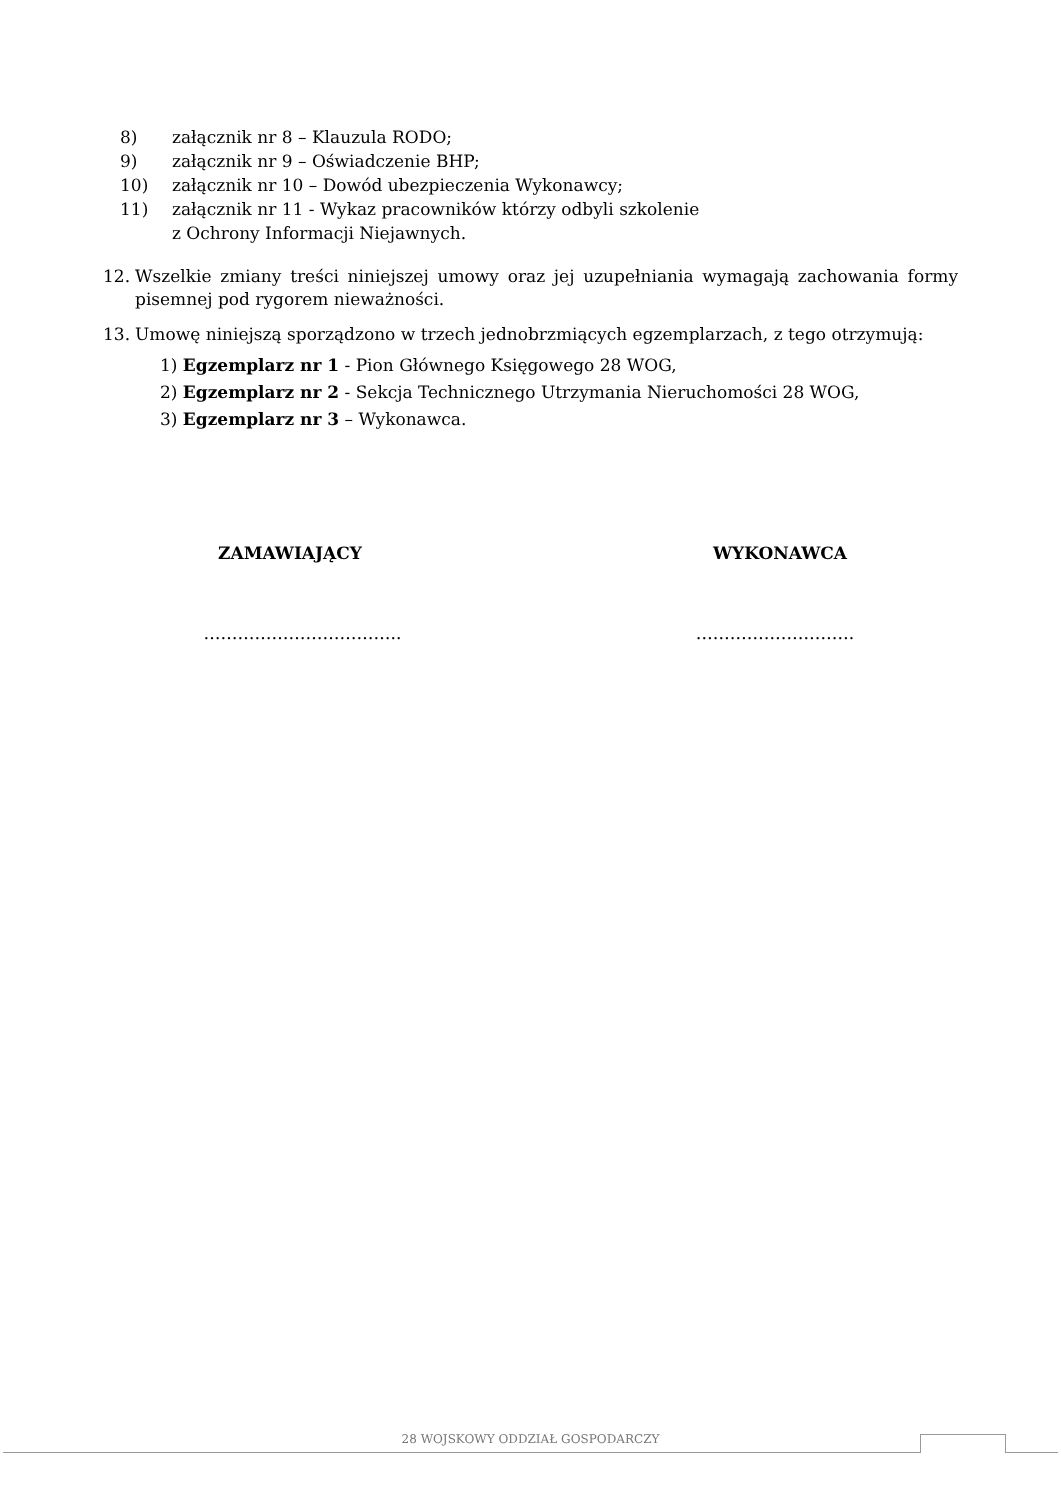8) załącznik nr 8 – Klauzula RODO;
9) załącznik nr 9 – Oświadczenie BHP;
10) załącznik nr 10 – Dowód ubezpieczenia Wykonawcy;
11) załącznik nr 11 - Wykaz pracowników którzy odbyli szkolenie
z Ochrony Informacji Niejawnych.
12. Wszelkie zmiany treści niniejszej umowy oraz jej uzupełniania wymagają zachowania formy pisemnej pod rygorem nieważności.
13. Umowę niniejszą sporządzono w trzech jednobrzmiących egzemplarzach, z tego otrzymują:
1) Egzemplarz nr 1 - Pion Głównego Księgowego 28 WOG,
2) Egzemplarz nr 2 - Sekcja Technicznego Utrzymania Nieruchomości 28 WOG,
3) Egzemplarz nr 3 – Wykonawca.
ZAMAWIAJĄCY WYKONAWCA
…………………………….. ……………………….
28 WOJSKOWY ODDZIAŁ GOSPODARCZY